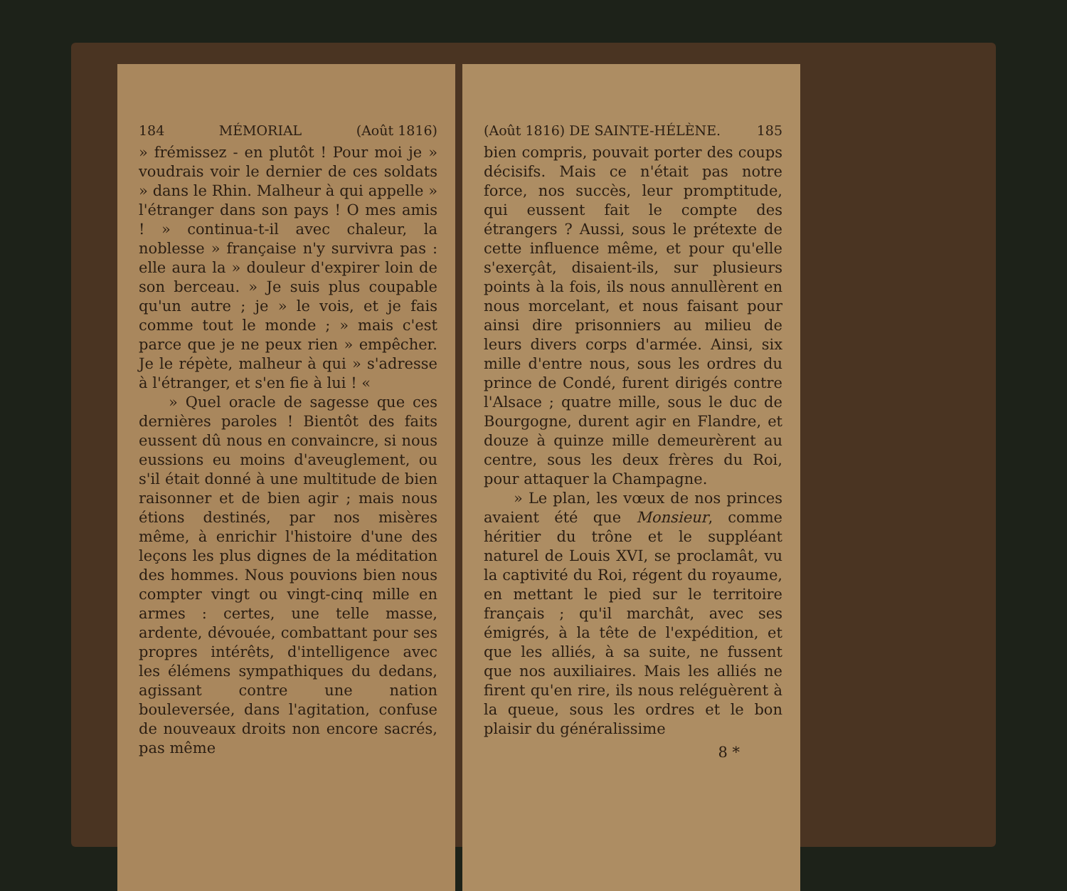184 MÉMORIAL (Août 1816)
» frémissez - en plutôt ! Pour moi je » voudrais voir le dernier de ces soldats » dans le Rhin. Malheur à qui appelle » l'étranger dans son pays ! O mes amis ! » continua-t-il avec chaleur, la noblesse » française n'y survivra pas : elle aura la » douleur d'expirer loin de son berceau. » Je suis plus coupable qu'un autre ; je » le vois, et je fais comme tout le monde ; » mais c'est parce que je ne peux rien » empêcher. Je le répète, malheur à qui » s'adresse à l'étranger, et s'en fie à lui ! «
» Quel oracle de sagesse que ces dernières paroles ! Bientôt des faits eussent dû nous en convaincre, si nous eussions eu moins d'aveuglement, ou s'il était donné à une multitude de bien raisonner et de bien agir ; mais nous étions destinés, par nos misères même, à enrichir l'histoire d'une des leçons les plus dignes de la méditation des hommes. Nous pouvions bien nous compter vingt ou vingt-cinq mille en armes : certes, une telle masse, ardente, dévouée, combattant pour ses propres intérêts, d'intelligence avec les élémens sympathiques du dedans, agissant contre une nation bouleversée, dans l'agitation, confuse de nouveaux droits non encore sacrés, pas même
(Août 1816) DE SAINTE-HÉLÈNE. 185
bien compris, pouvait porter des coups décisifs. Mais ce n'était pas notre force, nos succès, leur promptitude, qui eussent fait le compte des étrangers ? Aussi, sous le prétexte de cette influence même, et pour qu'elle s'exerçât, disaient-ils, sur plusieurs points à la fois, ils nous annullèrent en nous morcelant, et nous faisant pour ainsi dire prisonniers au milieu de leurs divers corps d'armée. Ainsi, six mille d'entre nous, sous les ordres du prince de Condé, furent dirigés contre l'Alsace ; quatre mille, sous le duc de Bourgogne, durent agir en Flandre, et douze à quinze mille demeurèrent au centre, sous les deux frères du Roi, pour attaquer la Champagne.
» Le plan, les vœux de nos princes avaient été que Monsieur, comme héritier du trône et le suppléant naturel de Louis XVI, se proclamât, vu la captivité du Roi, régent du royaume, en mettant le pied sur le territoire français ; qu'il marchât, avec ses émigrés, à la tête de l'expédition, et que les alliés, à sa suite, ne fussent que nos auxiliaires. Mais les alliés ne firent qu'en rire, ils nous reléguèrent à la queue, sous les ordres et le bon plaisir du généralissime
8 *